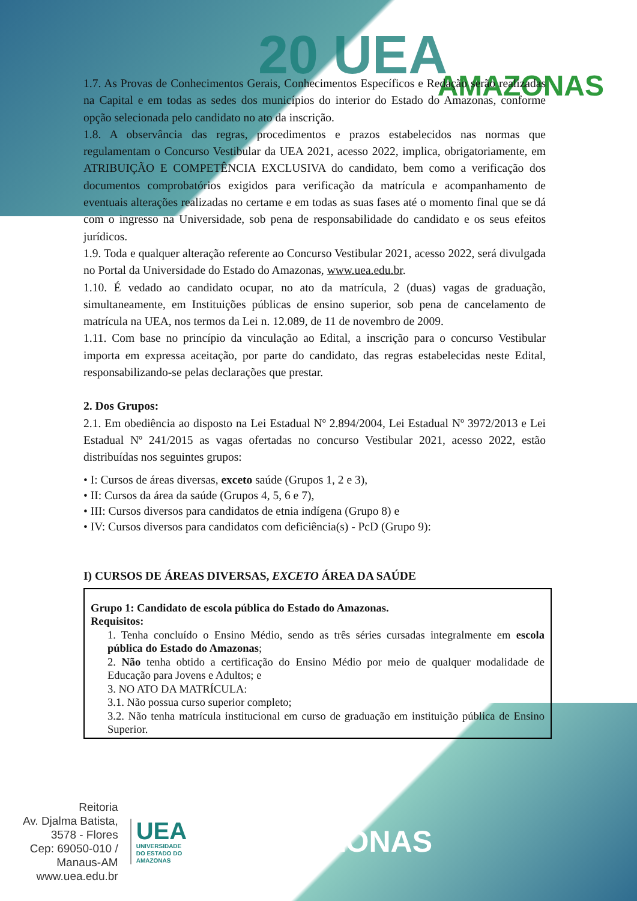20 UEA
AMAZONAS
1.7. As Provas de Conhecimentos Gerais, Conhecimentos Específicos e Redação serão realizadas na Capital e em todas as sedes dos municípios do interior do Estado do Amazonas, conforme opção selecionada pelo candidato no ato da inscrição.
1.8. A observância das regras, procedimentos e prazos estabelecidos nas normas que regulamentam o Concurso Vestibular da UEA 2021, acesso 2022, implica, obrigatoriamente, em ATRIBUIÇÃO E COMPETÊNCIA EXCLUSIVA do candidato, bem como a verificação dos documentos comprobatórios exigidos para verificação da matrícula e acompanhamento de eventuais alterações realizadas no certame e em todas as suas fases até o momento final que se dá com o ingresso na Universidade, sob pena de responsabilidade do candidato e os seus efeitos jurídicos.
1.9. Toda e qualquer alteração referente ao Concurso Vestibular 2021, acesso 2022, será divulgada no Portal da Universidade do Estado do Amazonas, www.uea.edu.br.
1.10. É vedado ao candidato ocupar, no ato da matrícula, 2 (duas) vagas de graduação, simultaneamente, em Instituições públicas de ensino superior, sob pena de cancelamento de matrícula na UEA, nos termos da Lei n. 12.089, de 11 de novembro de 2009.
1.11. Com base no princípio da vinculação ao Edital, a inscrição para o concurso Vestibular importa em expressa aceitação, por parte do candidato, das regras estabelecidas neste Edital, responsabilizando-se pelas declarações que prestar.
2. Dos Grupos:
2.1. Em obediência ao disposto na Lei Estadual Nº 2.894/2004, Lei Estadual Nº 3972/2013 e Lei Estadual Nº 241/2015 as vagas ofertadas no concurso Vestibular 2021, acesso 2022, estão distribuídas nos seguintes grupos:
• I: Cursos de áreas diversas, exceto saúde (Grupos 1, 2 e 3),
• II: Cursos da área da saúde (Grupos 4, 5, 6 e 7),
• III: Cursos diversos para candidatos de etnia indígena (Grupo 8) e
• IV: Cursos diversos para candidatos com deficiência(s) - PcD (Grupo 9):
I) CURSOS DE ÁREAS DIVERSAS, EXCETO ÁREA DA SAÚDE
Grupo 1: Candidato de escola pública do Estado do Amazonas.
Requisitos:
1. Tenha concluído o Ensino Médio, sendo as três séries cursadas integralmente em escola pública do Estado do Amazonas;
2. Não tenha obtido a certificação do Ensino Médio por meio de qualquer modalidade de Educação para Jovens e Adultos; e
3. NO ATO DA MATRÍCULA:
3.1. Não possua curso superior completo;
3.2. Não tenha matrícula institucional em curso de graduação em instituição pública de Ensino Superior.
Reitoria
Av. Djalma Batista, 3578 - Flores
Cep: 69050-010 / Manaus-AM
www.uea.edu.br
UEA
UNIVERSIDADE
DO ESTADO DO
AMAZONAS
AMAZONAS